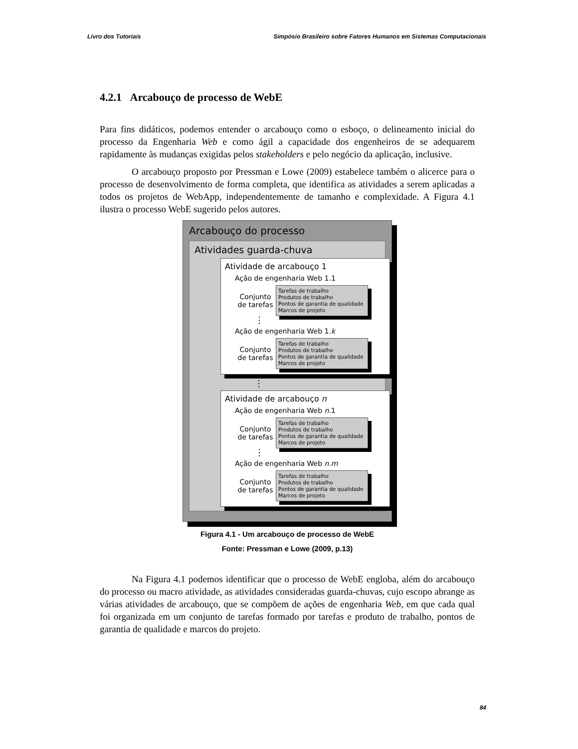Livro dos Tutoriais Simpósio Brasileiro sobre Fatores Humanos em Sistemas Computacionais
4.2.1 Arcabouço de processo de WebE
Para fins didáticos, podemos entender o arcabouço como o esboço, o delineamento inicial do processo da Engenharia Web e como ágil a capacidade dos engenheiros de se adequarem rapidamente às mudanças exigidas pelos stakeholders e pelo negócio da aplicação, inclusive.
O arcabouço proposto por Pressman e Lowe (2009) estabelece também o alicerce para o processo de desenvolvimento de forma completa, que identifica as atividades a serem aplicadas a todos os projetos de WebApp, independentemente de tamanho e complexidade. A Figura 4.1 ilustra o processo WebE sugerido pelos autores.
Arcabouço do processo
Atividades guarda-chuva
Atividade de arcabouço 1
Ação de engenharia Web 1.1
Conjunto de tarefas
Tarefas de trabalho
Produtos de trabalho
Pontos de garantia de qualidade
Marcos de projeto
⋮
Ação de engenharia Web 1.k
Conjunto de tarefas
Tarefas de trabalho
Produtos de trabalho
Pontos de garantia de qualidade
Marcos de projeto
⋮
Atividade de arcabouço n
Ação de engenharia Web n.1
Conjunto de tarefas
Tarefas de trabalho
Produtos de trabalho
Pontos de garantia de qualidade
Marcos de projeto
⋮
Ação de engenharia Web n.m
Conjunto de tarefas
Tarefas de trabalho
Produtos de trabalho
Pontos de garantia de qualidade
Marcos de projeto
Figura 4.1 - Um arcabouço de processo de WebE
Fonte: Pressman e Lowe (2009, p.13)
Na Figura 4.1 podemos identificar que o processo de WebE engloba, além do arcabouço do processo ou macro atividade, as atividades consideradas guarda-chuvas, cujo escopo abrange as várias atividades de arcabouço, que se compõem de ações de engenharia Web, em que cada qual foi organizada em um conjunto de tarefas formado por tarefas e produto de trabalho, pontos de garantia de qualidade e marcos do projeto.
84